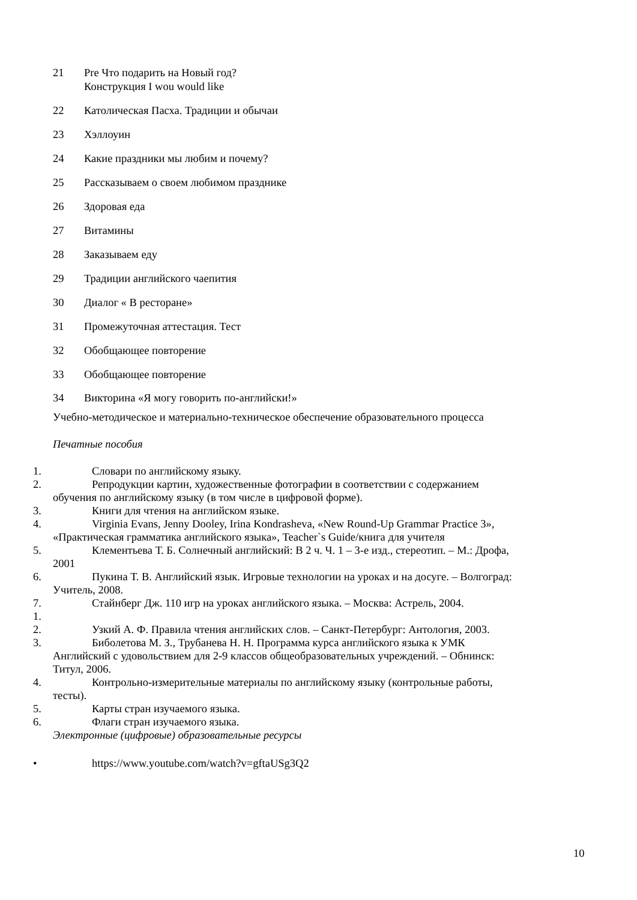21 Pre Что подарить на Новый год?
Конструкция I wou would like
22 Католическая Пасха. Традиции и обычаи
23 Хэллоуин
24 Какие праздники мы любим и почему?
25 Рассказываем о своем любимом празднике
26 Здоровая еда
27 Витамины
28 Заказываем еду
29 Традиции английского чаепития
30 Диалог « В ресторане»
31 Промежуточная аттестация. Тест
32 Обобщающее повторение
33 Обобщающее повторение
34 Викторина «Я могу говорить по-английски!»
Учебно-методическое и материально-техническое обеспечение образовательного процесса
Печатные пособия
1. Словари по английскому языку.
2. Репродукции картин, художественные фотографии в соответствии с содержанием
обучения по английскому языку (в том числе в цифровой форме).
3. Книги для чтения на английском языке.
4. Virginia Evans, Jenny Dooley, Irina Kondrasheva, «New Round-Up Grammar Practice 3»,
«Практическая грамматика английского языка», Teacher`s Guide/книга для учителя
5. Клементьева Т. Б. Солнечный английский: В 2 ч. Ч. 1 – 3-е изд., стереотип. – М.: Дрофа,
2001
6. Пукина Т. В. Английский язык. Игровые технологии на уроках и на досуге. – Волгоград:
Учитель, 2008.
7. Стайнберг Дж. 110 игр на уроках английского языка. – Москва: Астрель, 2004.
1.
2. Узкий А. Ф. Правила чтения английских слов. – Санкт-Петербург: Антология, 2003.
3. Биболетова М. З., Трубанева Н. Н. Программа курса английского языка к УМК
Английский с удовольствием для 2-9 классов общеобразовательных учреждений. – Обнинск:
Титул, 2006.
4. Контрольно-измерительные материалы по английскому языку (контрольные работы,
тесты).
5. Карты стран изучаемого языка.
6. Флаги стран изучаемого языка.
Электронные (цифровые) образовательные ресурсы
• https://www.youtube.com/watch?v=gftaUSg3Q2
10